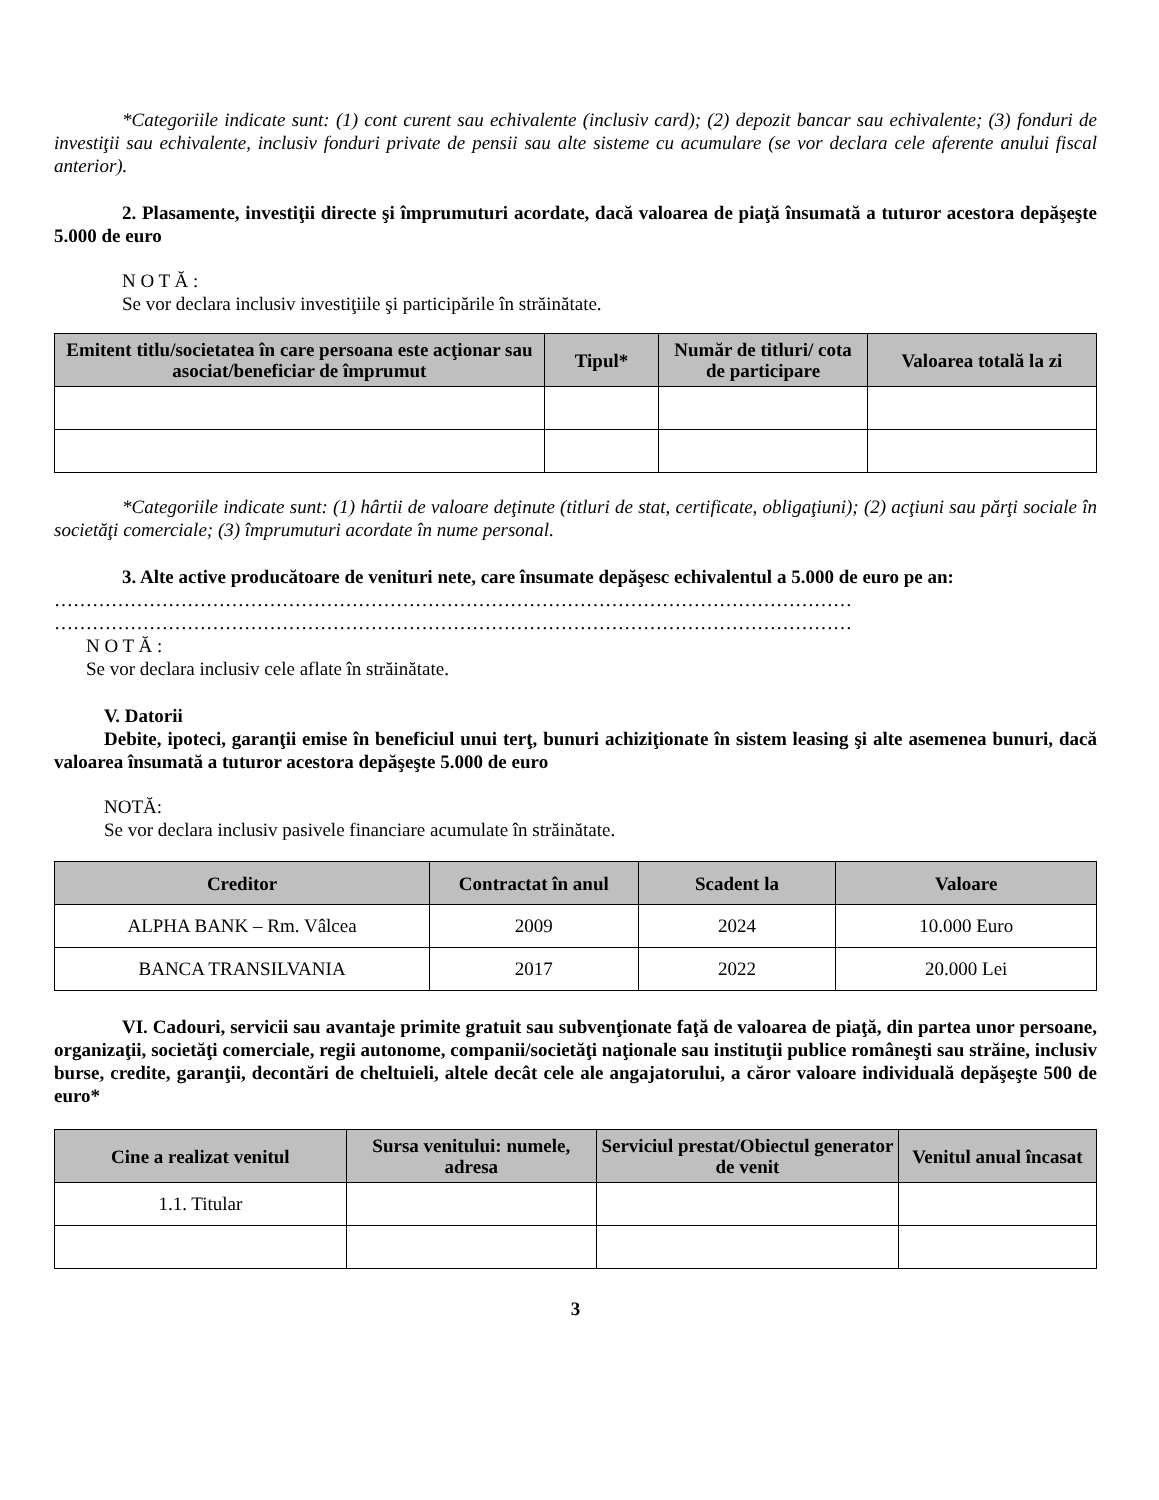*Categoriile indicate sunt: (1) cont curent sau echivalente (inclusiv card); (2) depozit bancar sau echivalente; (3) fonduri de investiţii sau echivalente, inclusiv fonduri private de pensii sau alte sisteme cu acumulare (se vor declara cele aferente anului fiscal anterior).
2. Plasamente, investiţii directe şi împrumuturi acordate, dacă valoarea de piaţă însumată a tuturor acestora depăşeşte 5.000 de euro
N O T Ă :
Se vor declara inclusiv investiţiile şi participările în străinătate.
| Emitent titlu/societatea în care persoana este acţionar sau asociat/beneficiar de împrumut | Tipul* | Număr de titluri/ cota de participare | Valoarea totală la zi |
| --- | --- | --- | --- |
*Categoriile indicate sunt: (1) hârtii de valoare deţinute (titluri de stat, certificate, obligaţiuni); (2) acţiuni sau părţi sociale în societăţi comerciale; (3) împrumuturi acordate în nume personal.
3. Alte active producătoare de venituri nete, care însumate depăşesc echivalentul a 5.000 de euro pe an:
………………………………………………………………………………………………………………
………………………………………………………………………………………………………………
N O T Ă :
Se vor declara inclusiv cele aflate în străinătate.
V. Datorii
Debite, ipoteci, garanţii emise în beneficiul unui terţ, bunuri achiziţionate în sistem leasing şi alte asemenea bunuri, dacă valoarea însumată a tuturor acestora depăşeşte 5.000 de euro
NOTĂ:
Se vor declara inclusiv pasivele financiare acumulate în străinătate.
| Creditor | Contractat în anul | Scadent la | Valoare |
| --- | --- | --- | --- |
| ALPHA BANK – Rm. Vâlcea | 2009 | 2024 | 10.000 Euro |
| BANCA TRANSILVANIA | 2017 | 2022 | 20.000 Lei |
VI. Cadouri, servicii sau avantaje primite gratuit sau subvenţionate faţă de valoarea de piaţă, din partea unor persoane, organizaţii, societăţi comerciale, regii autonome, companii/societăţi naţionale sau instituţii publice româneşti sau străine, inclusiv burse, credite, garanţii, decontări de cheltuieli, altele decât cele ale angajatorului, a căror valoare individuală depăşeşte 500 de euro*
| Cine a realizat venitul | Sursa venitului: numele, adresa | Serviciul prestat/Obiectul generator de venit | Venitul anual încasat |
| --- | --- | --- | --- |
| 1.1. Titular | | | |
3